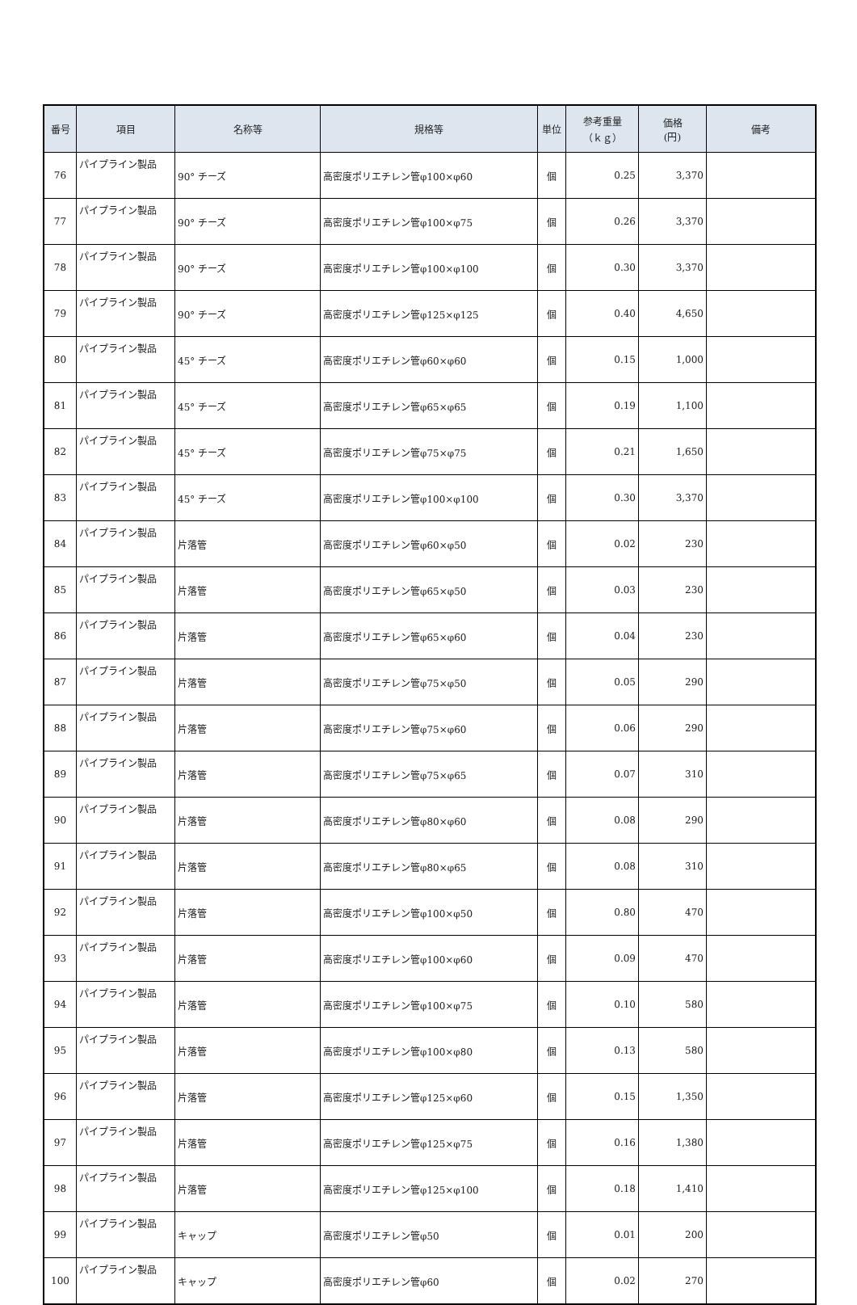| 番号 | 項目 | 名称等 | 規格等 | 単位 | 参考重量 （ｋｇ） | 価格 (円) | 備考 |
| --- | --- | --- | --- | --- | --- | --- | --- |
| 76 | パイプライン製品 | 90° チーズ | 高密度ポリエチレン管φ100×φ60 | 個 | 0.25 | 3,370 | |
| 77 | パイプライン製品 | 90° チーズ | 高密度ポリエチレン管φ100×φ75 | 個 | 0.26 | 3,370 | |
| 78 | パイプライン製品 | 90° チーズ | 高密度ポリエチレン管φ100×φ100 | 個 | 0.30 | 3,370 | |
| 79 | パイプライン製品 | 90° チーズ | 高密度ポリエチレン管φ125×φ125 | 個 | 0.40 | 4,650 | |
| 80 | パイプライン製品 | 45° チーズ | 高密度ポリエチレン管φ60×φ60 | 個 | 0.15 | 1,000 | |
| 81 | パイプライン製品 | 45° チーズ | 高密度ポリエチレン管φ65×φ65 | 個 | 0.19 | 1,100 | |
| 82 | パイプライン製品 | 45° チーズ | 高密度ポリエチレン管φ75×φ75 | 個 | 0.21 | 1,650 | |
| 83 | パイプライン製品 | 45° チーズ | 高密度ポリエチレン管φ100×φ100 | 個 | 0.30 | 3,370 | |
| 84 | パイプライン製品 | 片落管 | 高密度ポリエチレン管φ60×φ50 | 個 | 0.02 | 230 | |
| 85 | パイプライン製品 | 片落管 | 高密度ポリエチレン管φ65×φ50 | 個 | 0.03 | 230 | |
| 86 | パイプライン製品 | 片落管 | 高密度ポリエチレン管φ65×φ60 | 個 | 0.04 | 230 | |
| 87 | パイプライン製品 | 片落管 | 高密度ポリエチレン管φ75×φ50 | 個 | 0.05 | 290 | |
| 88 | パイプライン製品 | 片落管 | 高密度ポリエチレン管φ75×φ60 | 個 | 0.06 | 290 | |
| 89 | パイプライン製品 | 片落管 | 高密度ポリエチレン管φ75×φ65 | 個 | 0.07 | 310 | |
| 90 | パイプライン製品 | 片落管 | 高密度ポリエチレン管φ80×φ60 | 個 | 0.08 | 290 | |
| 91 | パイプライン製品 | 片落管 | 高密度ポリエチレン管φ80×φ65 | 個 | 0.08 | 310 | |
| 92 | パイプライン製品 | 片落管 | 高密度ポリエチレン管φ100×φ50 | 個 | 0.80 | 470 | |
| 93 | パイプライン製品 | 片落管 | 高密度ポリエチレン管φ100×φ60 | 個 | 0.09 | 470 | |
| 94 | パイプライン製品 | 片落管 | 高密度ポリエチレン管φ100×φ75 | 個 | 0.10 | 580 | |
| 95 | パイプライン製品 | 片落管 | 高密度ポリエチレン管φ100×φ80 | 個 | 0.13 | 580 | |
| 96 | パイプライン製品 | 片落管 | 高密度ポリエチレン管φ125×φ60 | 個 | 0.15 | 1,350 | |
| 97 | パイプライン製品 | 片落管 | 高密度ポリエチレン管φ125×φ75 | 個 | 0.16 | 1,380 | |
| 98 | パイプライン製品 | 片落管 | 高密度ポリエチレン管φ125×φ100 | 個 | 0.18 | 1,410 | |
| 99 | パイプライン製品 | キャップ | 高密度ポリエチレン管φ50 | 個 | 0.01 | 200 | |
| 100 | パイプライン製品 | キャップ | 高密度ポリエチレン管φ60 | 個 | 0.02 | 270 | |